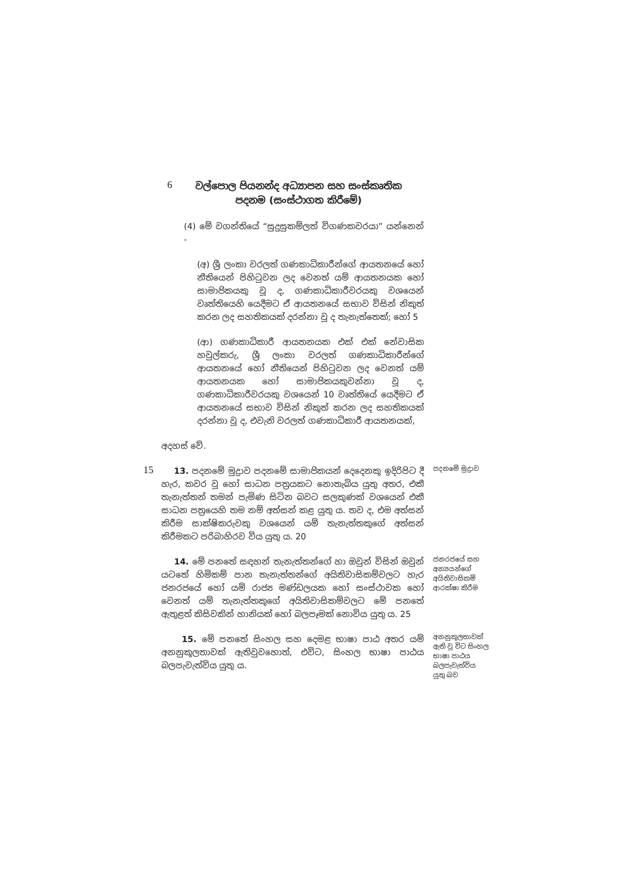6
වල්පොල පියනන්ද අධ්‍යාපන සහ සංස්කෘතික පදනම (සංස්ථාගත කිරීමේ)
(4) මේ වගන්තියේ “සුදුසුකම්ලත් විගණකවරයා” යන්නෙන් -
(අ) ශ්‍රී ලංකා වරලත් ගණකාධිකාරීන්ගේ ආයතනයේ හෝ නීතියෙන් පිහිටුවන ලද වෙනත් යම් ආයතනයක හෝ සාමාජිකයකු වූ ද, ගණකාධිකාරීවරයකු වශයෙන් වෘත්තියෙහි යෙදීමට ඒ ආයතනයේ සභාව විසින් නිකුත් කරන ලද සහතිකයක් දරන්නා වූ ද තැනැත්තෙක්; හෝ 5
(ආ) ගණකාධිකාරී ආයතනයක එක් එක් නේවාසික හවුල්කරු, ශ්‍රී ලංකා වරලත් ගණකාධිකාරීන්ගේ ආයතනයේ හෝ නීතියෙන් පිහිටුවන ලද වෙනත් යම් ආයතනයක හෝ සාමාජිකයකුවන්නා වූ ද, ගණකාධිකාරීවරයකු වශයෙන් 10 වෘත්තියේ යෙදීමට ඒ ආයතනයේ සභාව විසින් නිකුත් කරන ලද සහතිකයක් දරන්නා වූ ද, එවැනි වරලත් ගණකාධිකාරී ආයතනයක්,
අදහස් වේ.
15
13. පදනමේ මුද්‍රාව පදනමේ සාමාජිකයන් දෙදෙනකු ඉදිරිපිට දී හැර, කවර වූ හෝ සාධන පත්‍රයකට නොතැබිය යුතු අතර, එකී තැනැත්තන් තමන් පැමිණ සිටින බවට සලකුණක් වශයෙන් එකී සාධන පත්‍රයෙහි තම නම් අත්සන් කළ යුතු ය. තව ද, එම අත්සන් කිරීම සාක්ෂිකරුවකු වශයෙන් යම් තැනැත්තකුගේ අත්සන් කිරීමකට පරිබාහිරව විය යුතු ය. 20
පදනමේ මුද්‍රාව
14. මේ පනතේ සඳහන් තැනැත්තන්ගේ හා ඔවුන් විසින් ඔවුන් යටතේ හිමිකම් පාන තැනැත්තන්ගේ අයිතිවාසිකම්වලට හැර ජනරජයේ හෝ යම් රාජ්‍ය මණ්ඩලයක හෝ සංස්ථාවක හෝ වෙනත් යම් තැනැත්තකුගේ අයිතිවාසිකම්වලට මේ පනතේ ඇතුළත් කිසිවකින් හානියක් හෝ බලපෑමක් නොවිය යුතු ය. 25
ජනරජයේ සහ අන්‍යයන්ගේ අයිතිවාසිකම් ආරක්ෂා කිරීම
15. මේ පනතේ සිංහල සහ දෙමළ භාෂා පාඨ අතර යම් අනනුකූලතාවක් ඇතිවුවහොත්, එවිට, සිංහල භාෂා පාඨය බලපැවැත්විය යුතු ය.
අනනුකූලතාවක් ඇති වූ විට සිංහල භාෂා පාඨය බලපැවැත්විය යුතු බව